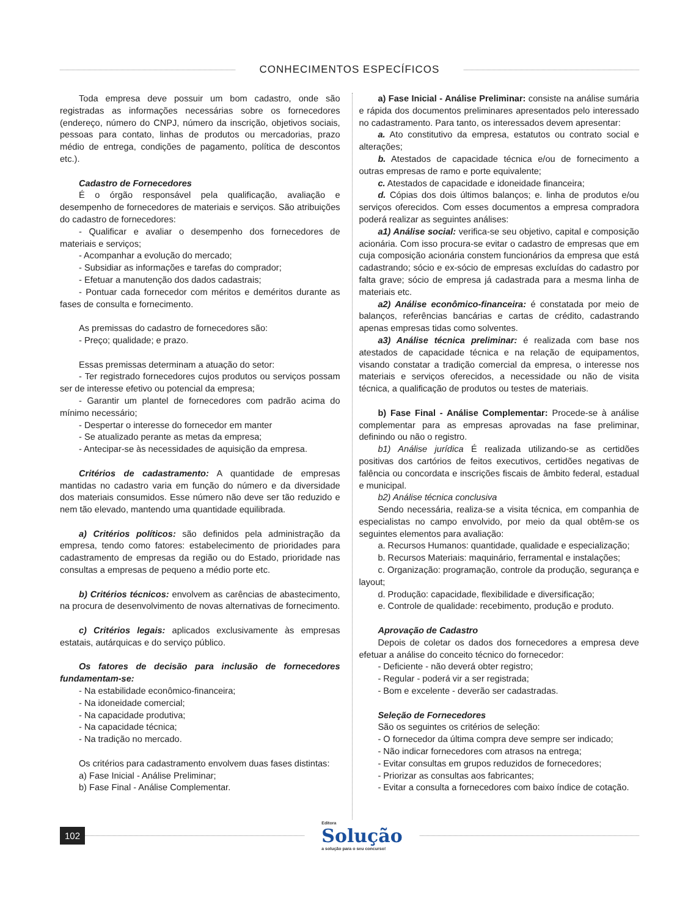CONHECIMENTOS ESPECÍFICOS
Toda empresa deve possuir um bom cadastro, onde são registradas as informações necessárias sobre os fornecedores (endereço, número do CNPJ, número da inscrição, objetivos sociais, pessoas para contato, linhas de produtos ou mercadorias, prazo médio de entrega, condições de pagamento, política de descontos etc.).
Cadastro de Fornecedores
É o órgão responsável pela qualificação, avaliação e desempenho de fornecedores de materiais e serviços. São atribuições do cadastro de fornecedores:
- Qualificar e avaliar o desempenho dos fornecedores de materiais e serviços;
- Acompanhar a evolução do mercado;
- Subsidiar as informações e tarefas do comprador;
- Efetuar a manutenção dos dados cadastrais;
- Pontuar cada fornecedor com méritos e deméritos durante as fases de consulta e fornecimento.
As premissas do cadastro de fornecedores são:
- Preço; qualidade; e prazo.
Essas premissas determinam a atuação do setor:
- Ter registrado fornecedores cujos produtos ou serviços possam ser de interesse efetivo ou potencial da empresa;
- Garantir um plantel de fornecedores com padrão acima do mínimo necessário;
- Despertar o interesse do fornecedor em manter
- Se atualizado perante as metas da empresa;
- Antecipar-se às necessidades de aquisição da empresa.
Critérios de cadastramento: A quantidade de empresas mantidas no cadastro varia em função do número e da diversidade dos materiais consumidos. Esse número não deve ser tão reduzido e nem tão elevado, mantendo uma quantidade equilibrada.
a) Critérios políticos: são definidos pela administração da empresa, tendo como fatores: estabelecimento de prioridades para cadastramento de empresas da região ou do Estado, prioridade nas consultas a empresas de pequeno a médio porte etc.
b) Critérios técnicos: envolvem as carências de abastecimento, na procura de desenvolvimento de novas alternativas de fornecimento.
c) Critérios legais: aplicados exclusivamente às empresas estatais, autárquicas e do serviço público.
Os fatores de decisão para inclusão de fornecedores fundamentam-se:
- Na estabilidade econômico-financeira;
- Na idoneidade comercial;
- Na capacidade produtiva;
- Na capacidade técnica;
- Na tradição no mercado.
Os critérios para cadastramento envolvem duas fases distintas:
a) Fase Inicial - Análise Preliminar;
b) Fase Final - Análise Complementar.
a) Fase Inicial - Análise Preliminar: consiste na análise sumária e rápida dos documentos preliminares apresentados pelo interessado no cadastramento. Para tanto, os interessados devem apresentar:
a. Ato constitutivo da empresa, estatutos ou contrato social e alterações;
b. Atestados de capacidade técnica e/ou de fornecimento a outras empresas de ramo e porte equivalente;
c. Atestados de capacidade e idoneidade financeira;
d. Cópias dos dois últimos balanços; e. linha de produtos e/ou serviços oferecidos. Com esses documentos a empresa compradora poderá realizar as seguintes análises:
a1) Análise social: verifica-se seu objetivo, capital e composição acionária. Com isso procura-se evitar o cadastro de empresas que em cuja composição acionária constem funcionários da empresa que está cadastrando; sócio e ex-sócio de empresas excluídas do cadastro por falta grave; sócio de empresa já cadastrada para a mesma linha de materiais etc.
a2) Análise econômico-financeira: é constatada por meio de balanços, referências bancárias e cartas de crédito, cadastrando apenas empresas tidas como solventes.
a3) Análise técnica preliminar: é realizada com base nos atestados de capacidade técnica e na relação de equipamentos, visando constatar a tradição comercial da empresa, o interesse nos materiais e serviços oferecidos, a necessidade ou não de visita técnica, a qualificação de produtos ou testes de materiais.
b) Fase Final - Análise Complementar: Procede-se à análise complementar para as empresas aprovadas na fase preliminar, definindo ou não o registro.
b1) Análise jurídica É realizada utilizando-se as certidões positivas dos cartórios de feitos executivos, certidões negativas de falência ou concordata e inscrições fiscais de âmbito federal, estadual e municipal.
b2) Análise técnica conclusiva
Sendo necessária, realiza-se a visita técnica, em companhia de especialistas no campo envolvido, por meio da qual obtêm-se os seguintes elementos para avaliação:
a. Recursos Humanos: quantidade, qualidade e especialização;
b. Recursos Materiais: maquinário, ferramental e instalações;
c. Organização: programação, controle da produção, segurança e layout;
d. Produção: capacidade, flexibilidade e diversificação;
e. Controle de qualidade: recebimento, produção e produto.
Aprovação de Cadastro
Depois de coletar os dados dos fornecedores a empresa deve efetuar a análise do conceito técnico do fornecedor:
- Deficiente - não deverá obter registro;
- Regular - poderá vir a ser registrada;
- Bom e excelente - deverão ser cadastradas.
Seleção de Fornecedores
São os seguintes os critérios de seleção:
- O fornecedor da última compra deve sempre ser indicado;
- Não indicar fornecedores com atrasos na entrega;
- Evitar consultas em grupos reduzidos de fornecedores;
- Priorizar as consultas aos fabricantes;
- Evitar a consulta a fornecedores com baixo índice de cotação.
102
Editora
Solução
a solução para o seu concurso!